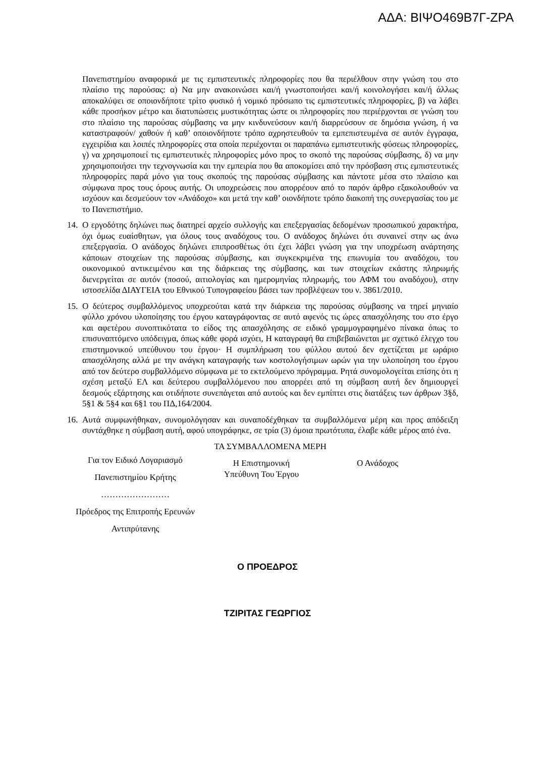ΑΔΑ: ΒΙΨΟ469Β7Γ-ΖΡΑ
Πανεπιστημίου αναφορικά με τις εμπιστευτικές πληροφορίες που θα περιέλθουν στην γνώση του στο πλαίσιο της παρούσας: α) Να μην ανακοινώσει και/ή γνωστοποιήσει και/ή κοινολογήσει και/ή άλλως αποκαλύψει σε οποιονδήποτε τρίτο φυσικό ή νομικό πρόσωπο τις εμπιστευτικές πληροφορίες, β) να λάβει κάθε προσήκον μέτρο και διατυπώσεις μυστικότητας ώστε οι πληροφορίες που περιέρχονται σε γνώση του στο πλαίσιο της παρούσας σύμβασης να μην κινδυνεύσουν και/ή διαρρεύσουν σε δημόσια γνώση, ή να καταστραφούν/ χαθούν ή καθ’ οποιονδήποτε τρόπο αχρηστευθούν τα εμπεπιστευμένα σε αυτόν έγγραφα, εγχειρίδια και λοιπές πληροφορίες στα οποία περιέχονται οι παραπάνω εμπιστευτικής φύσεως πληροφορίες, γ) να χρησιμοποιεί τις εμπιστευτικές πληροφορίες μόνο προς το σκοπό της παρούσας σύμβασης, δ) να μην χρησιμοποιήσει την τεχνογνωσία και την εμπειρία που θα αποκομίσει από την πρόσβαση στις εμπιστευτικές πληροφορίες παρά μόνο για τους σκοπούς της παρούσας σύμβασης και πάντοτε μέσα στο πλαίσιο και σύμφωνα προς τους όρους αυτής. Οι υποχρεώσεις που απορρέουν από το παρόν άρθρο εξακολουθούν να ισχύουν και δεσμεύουν τον «Ανάδοχο» και μετά την καθ’ οιονδήποτε τρόπο διακοπή της συνεργασίας του με το Πανεπιστήμιο.
14.
Ο εργοδότης δηλώνει πως διατηρεί αρχείο συλλογής και επεξεργασίας δεδομένων προσωπικού χαρακτήρα, όχι όμως ευαίσθητων, για όλους τους αναδόχους του. Ο ανάδοχος δηλώνει ότι συναινεί στην ως άνω επεξεργασία. Ο ανάδοχος δηλώνει επιπροσθέτως ότι έχει λάβει γνώση για την υποχρέωση ανάρτησης κάποιων στοιχείων της παρούσας σύμβασης, και συγκεκριμένα της επωνυμία του αναδόχου, του οικονομικού αντικειμένου και της διάρκειας της σύμβασης, και των στοιχείων εκάστης πληρωμής διενεργείται σε αυτόν (ποσού, αιτιολογίας και ημερομηνίας πληρωμής, του ΑΦΜ του αναδόχου), στην ιστοσελίδα ΔΙΑΥΓΕΙΑ του Εθνικού Τυπογραφείου βάσει των προβλέψεων του ν. 3861/2010.
15.
Ο δεύτερος συμβαλλόμενος υποχρεούται κατά την διάρκεια της παρούσας σύμβασης να τηρεί μηνιαίο φύλλο χρόνου υλοποίησης του έργου καταγράφοντας σε αυτό αφενός τις ώρες απασχόλησης του στο έργο και αφετέρου συνοπτικότατα το είδος της απασχόλησης σε ειδικό γραμμογραφημένο πίνακα όπως το επισυναπτόμενο υπόδειγμα, όπως κάθε φορά ισχύει, Η καταγραφή θα επιβεβαιώνεται με σχετικό έλεγχο του επιστημονικού υπεύθυνου του έργου· Η συμπλήρωση του φύλλου αυτού δεν σχετίζεται με ωράριο απασχόλησης αλλά με την ανάγκη καταγραφής των κοστολογήσιμων ωρών για την υλοποίηση του έργου από τον δεύτερο συμβαλλόμενο σύμφωνα με το εκτελούμενο πρόγραμμα. Ρητά συνομολογείται επίσης ότι η σχέση μεταξύ ΕΛ και δεύτερου συμβαλλόμενου που απορρέει από τη σύμβαση αυτή δεν δημιουργεί δεσμούς εξάρτησης και οτιδήποτε συνεπάγεται από αυτούς και δεν εμπίπτει στις διατάξεις των άρθρων 3§δ, 5§1 & 5§4 και 6§1 του ΠΔ,164/2004.
16.
Αυτά συμφωνήθηκαν, συνομολόγησαν και συναποδέχθηκαν τα συμβαλλόμενα μέρη και προς απόδειξη συντάχθηκε η σύμβαση αυτή, αφού υπογράφηκε, σε τρία (3) όμοια πρωτότυπα, έλαβε κάθε μέρος από ένα.
ΤΑ ΣΥΜΒΑΛΛΟΜΕΝΑ ΜΕΡΗ
Για τον Ειδικό Λογαριασμό
Πανεπιστημίου Κρήτης
……………………
Πρόεδρος της Επιτροπής Ερευνών
Αντιπρύτανης
Η Επιστημονική
Υπεύθυνη Του Έργου
Ο Ανάδοχος
Ο ΠΡΟΕΔΡΟΣ
ΤΖΙΡΙΤΑΣ ΓΕΩΡΓΙΟΣ